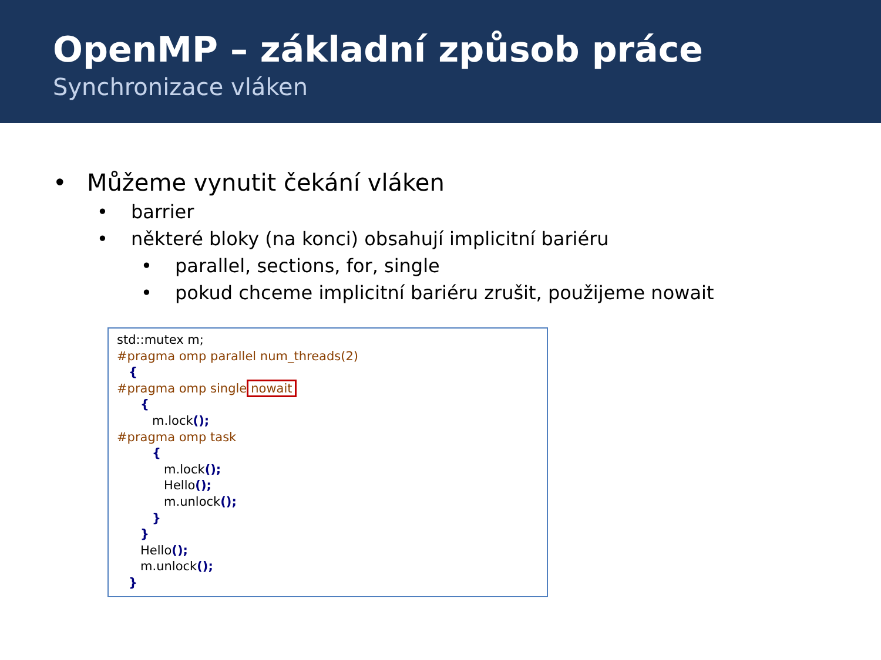OpenMP – základní způsob práce
Synchronizace vláken
• Můžeme vynutit čekání vláken
• barrier
• některé bloky (na konci) obsahují implicitní bariéru
• parallel, sections, for, single
• pokud chceme implicitní bariéru zrušit, použijeme nowait
std::mutex m; #pragma omp parallel num_threads(2) { #pragma omp single nowait { m.lock(); #pragma omp task { m.lock(); Hello(); m.unlock(); } } Hello(); m.unlock(); }